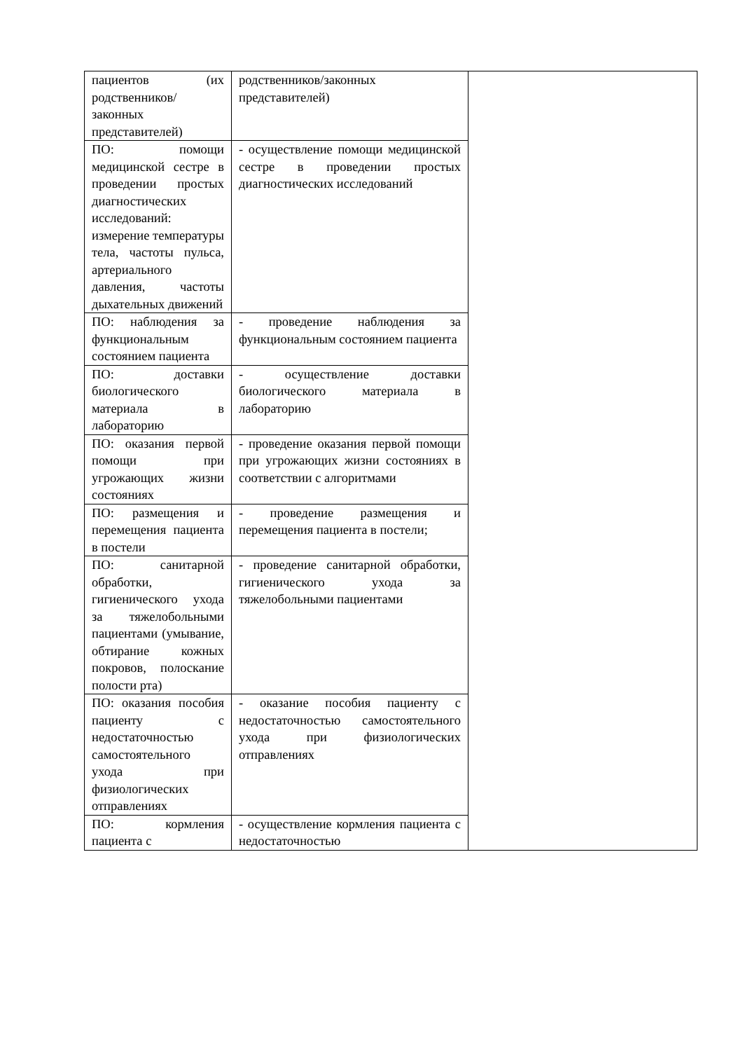| пациентов (их родственников/законных представителей) | родственников/законных представителей) | |
| ПО: помощи медицинской сестре в проведении простых диагностических исследований: измерение температуры тела, частоты пульса, артериального давления, частоты дыхательных движений | - осуществление помощи медицинской сестре в проведении простых диагностических исследований | |
| ПО: наблюдения за функциональным состоянием пациента | - проведение наблюдения за функциональным состоянием пациента | |
| ПО: доставки биологического материала в лабораторию | - осуществление доставки биологического материала в лабораторию | |
| ПО: оказания первой помощи при угрожающих жизни состояниях | - проведение оказания первой помощи при угрожающих жизни состояниях в соответствии с алгоритмами | |
| ПО: размещения и перемещения пациента в постели | - проведение размещения и перемещения пациента в постели; | |
| ПО: санитарной обработки, гигиенического ухода за тяжелобольными пациентами (умывание, обтирание кожных покровов, полоскание полости рта) | - проведение санитарной обработки, гигиенического ухода за тяжелобольными пациентами | |
| ПО: оказания пособия пациенту с недостаточностью самостоятельного ухода при физиологических отправлениях | - оказание пособия пациенту с недостаточностью самостоятельного ухода при физиологических отправлениях | |
| ПО: кормления пациента с | - осуществление кормления пациента с недостаточностью | |